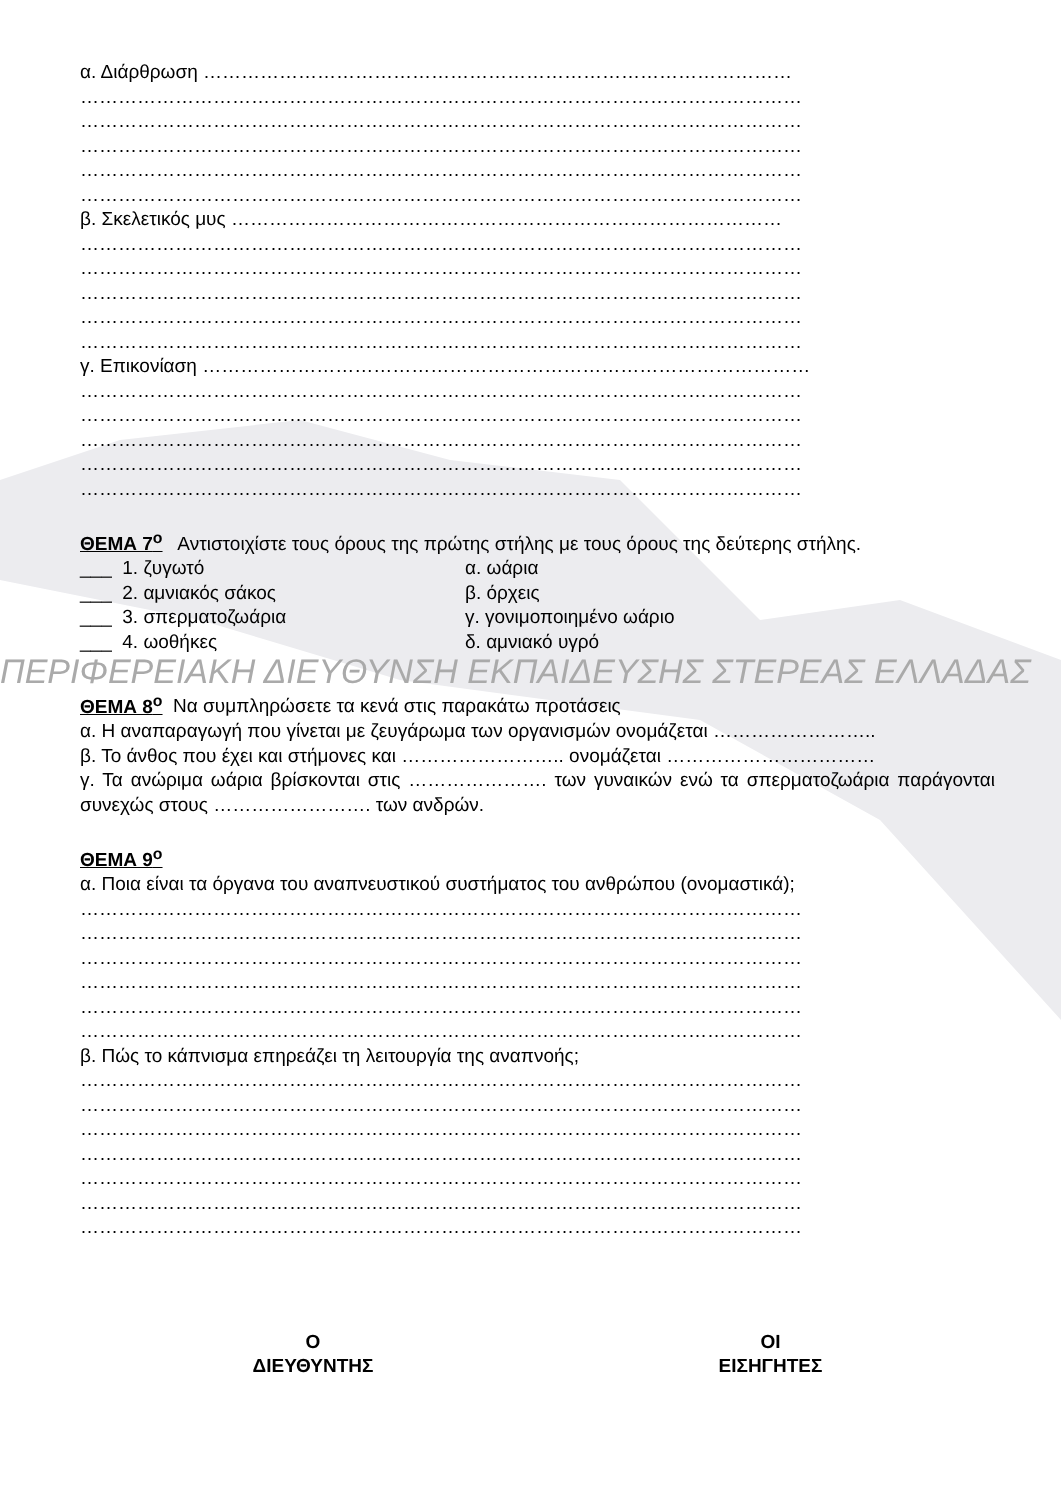α. Διάρθρωση …………………………………………………………………………………
……………………………………………………………………………………………………
……………………………………………………………………………………………………
……………………………………………………………………………………………………
……………………………………………………………………………………………………
……………………………………………………………………………………………………
β. Σκελετικός μυς ……………………………………………………………………………
……………………………………………………………………………………………………
……………………………………………………………………………………………………
……………………………………………………………………………………………………
……………………………………………………………………………………………………
……………………………………………………………………………………………………
γ. Επικονίαση ……………………………………………………………………………………
……………………………………………………………………………………………………
……………………………………………………………………………………………………
……………………………………………………………………………………………………
……………………………………………………………………………………………………
……………………………………………………………………………………………………
ΘΕΜΑ 7<sup>ο</sup> Αντιστοιχίστε τους όρους της πρώτης στήλης με τους όρους της δεύτερης στήλης.
___ 1. ζυγωτό α. ωάρια
___ 2. αμνιακός σάκος β. όρχεις
___ 3. σπερματοζωάρια γ. γονιμοποιημένο ωάριο
___ 4. ωοθήκες δ. αμνιακό υγρό
ΠΕΡΙΦΕΡΕΙΑΚΗ ΔΙΕΥΘΥΝΣΗ ΕΚΠΑΙΔΕΥΣΗΣ ΣΤΕΡΕΑΣ ΕΛΛΑΔΑΣ
ΘΕΜΑ 8<sup>ο</sup> Να συμπληρώσετε τα κενά στις παρακάτω προτάσεις
α. Η αναπαραγωγή που γίνεται με ζευγάρωμα των οργανισμών ονομάζεται ……………………..
β. Το άνθος που έχει και στήμονες και …………………….. ονομάζεται ……………………………
γ. Τα ανώριμα ωάρια βρίσκονται στις …………………. των γυναικών ενώ τα σπερματοζωάρια παράγονται συνεχώς στους ……………………. των ανδρών.
ΘΕΜΑ 9<sup>ο</sup>
α. Ποια είναι τα όργανα του αναπνευστικού συστήματος του ανθρώπου (ονομαστικά);
……………………………………………………………………………………………………
……………………………………………………………………………………………………
……………………………………………………………………………………………………
……………………………………………………………………………………………………
……………………………………………………………………………………………………
……………………………………………………………………………………………………
β. Πώς το κάπνισμα επηρεάζει τη λειτουργία της αναπνοής;
……………………………………………………………………………………………………
……………………………………………………………………………………………………
……………………………………………………………………………………………………
……………………………………………………………………………………………………
……………………………………………………………………………………………………
……………………………………………………………………………………………………
……………………………………………………………………………………………………
Ο
ΔΙΕΥΘΥΝΤΗΣ
ΟΙ
ΕΙΣΗΓΗΤΕΣ